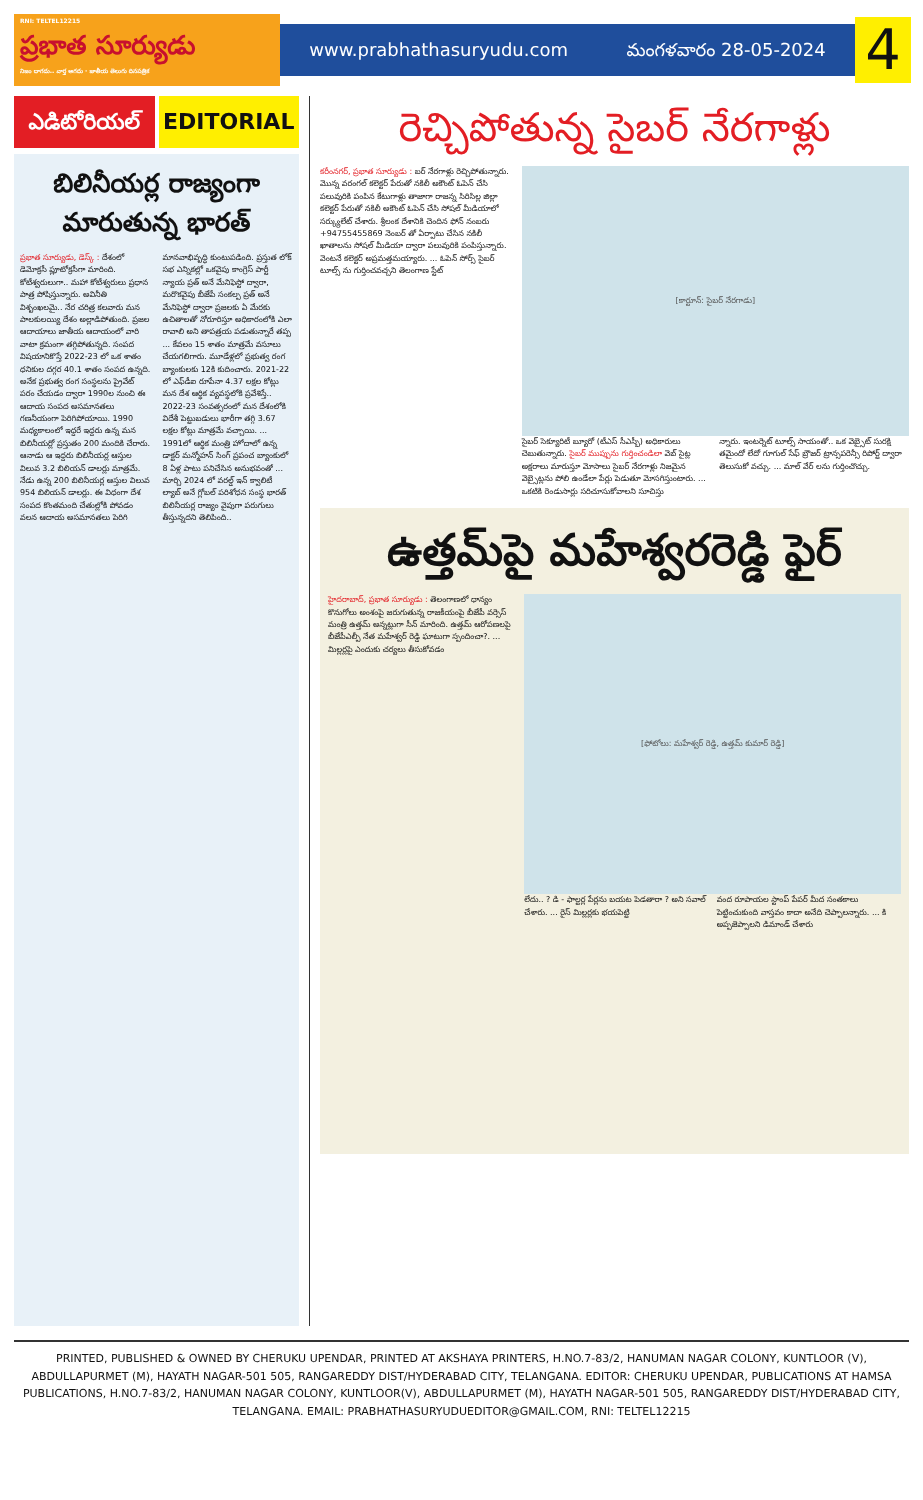RNI: TELTEL12215
ప్రభాత సూర్యుడు
నిజం దాగదు.. వార్త ఆగదు · జాతీయ తెలుగు దినపత్రిక
www.prabhathasuryudu.com మంగళవారం 28-05-2024
4
ఎడిటోరియల్ EDITORIAL
బిలినీయర్ల రాజ్యంగా మారుతున్న భారత్
ప్రభాత సూర్యుడు, డెస్క్ : దేశంలో డెమోక్రసీ ప్లూటోక్రసీగా మారింది. కోటీశ్వరులుగా.. మహా కోటీశ్వరులు ప్రధాన పాత్ర పోషిస్తున్నారు. అవినీతి విశృంఖలమై.. నేర చరిత్ర కలవారు మన పాలకులయ్యి దేశం అల్లాడిపోతుంది. ప్రజల ఆదాయాలు జాతీయ ఆదాయంలో వారి వాటా క్రమంగా తగ్గిపోతున్నది. సంపద విషయానికొస్తే 2022-23 లో ఒక శాతం ధనికుల దగ్గర 40.1 శాతం సంపద ఉన్నది. అనేక ప్రభుత్వ రంగ సంస్థలను ప్రైవేట్ పరం చేయడం ద్వారా 1990ల నుంచి ఈ ఆదాయ సంపద అసమానతలు గణనీయంగా పెరిగిపోయాయి. 1990 మధ్యకాలంలో ఇద్దరే ఇద్దరు ఉన్న మన బిలినీయర్లో ప్రస్తుతం 200 మందికి చేరారు. ఆనాడు ఆ ఇద్దరు బిలినీయర్ల ఆస్తుల విలువ 3.2 బిలియన్ డాలర్లు మాత్రమే. నేడు ఉన్న 200 బిలినీయర్ల ఆస్తుల విలువ 954 బిలియన్ డాలర్లు. ఈ విధంగా దేశ సంపద కొంతమంది చేతుల్లోకి పోవడం వలన ఆదాయ అసమానతలు పెరిగి మానవాభివృద్ధి కుంటుపడింది. ప్రస్తుత లోక్ సభ ఎన్నికల్లో ఒకవైపు కాంగ్రెస్ పార్టీ న్యాయ ప్రత్ అనే మేనిఫెస్టో ద్వారా, మరొకవైపు బీజేపీ సంకల్ప ప్రత్ అనే మేనిఫెస్టో ద్వారా ప్రజలకు ఏ మేరకు ఉచితాలతో నోరూరిస్తూ అధికారంలోకి ఎలా రావాలి అని తాపత్రయ పడుతున్నారే తప్ప ... కేవలం 15 శాతం మాత్రమే వసూలు చేయగలిగారు. మూడేళ్లలో ప్రభుత్వ రంగ బ్యాంకులకు 12కి కుదించారు. 2021-22 లో ఎఫ్‌డీఐ రూపేనా 4.37 లక్షల కోట్లు మన దేశ ఆర్థిక వ్యవస్థలోకి ప్రవేశిస్తే.. 2022-23 సంవత్సరంలో మన దేశంలోకి విదేశీ పెట్టుబడులు భారీగా తగ్గి 3.67 లక్షల కోట్లు మాత్రమే వచ్చాయి. ... 1991లో ఆర్థిక మంత్రి హోదాలో ఉన్న డాక్టర్ మన్మోహన్ సింగ్ ప్రపంచ బ్యాంకులో 8 ఏళ్ల పాటు పనిచేసిన అనుభవంతో ... మార్చి 2024 లో వరల్డ్ ఇన్ క్వాలిటీ ల్యాబ్ అనే గ్లోబల్ పరిశోధన సంస్థ భారత్ బిలినీయర్ల రాజ్యం వైపుగా పరుగులు తీస్తున్నదని తెలిపింది..
రెచ్చిపోతున్న సైబర్ నేరగాళ్లు
కరీంనగర్, ప్రభాత సూర్యుడు : బర్ నేరగాళ్లు రెచ్చిపోతున్నారు. మొన్న వరంగల్ కలెక్టర్ పేరుతో నకిలీ అకౌంట్ ఓపెన్ చేసి పలువురికి పంపిన కేటుగాళ్లు తాజాగా రాజన్న సిరిసిల్ల జిల్లా కలెక్టర్ పేరుతో నకిలీ అకౌంట్ ఓపెన్ చేసి సోషల్ మీడియాలో సర్క్యులేట్ చేశారు. శ్రీలంక దేశానికి చెందిన ఫోన్ నంబరు +94755455869 నెంబర్ తో ఏర్పాటు చేసిన నకిలీ ఖాతాలను సోషల్ మీడియా ద్వారా పలువురికి పంపిస్తున్నారు. వెంటనే కలెక్టర్ అప్రమత్తమయ్యారు. ... ఓపెన్ సోర్స్ సైబర్ టూల్స్ ను గుర్తించవచ్చని తెలంగాణ స్టేట్
[కార్టూన్: సైబర్ నేరగాడు]
సైబర్ సెక్యూరిటీ బ్యూరో (టీఎస్ సీఎస్బీ) అధికారులు చెబుతున్నారు. సైబర్ ముప్పును గుర్తించండిలా వెబ్ సైట్ల అక్షరాలు మారుస్తూ మోసాలు సైబర్ నేరగాళ్లు నిజమైన వెబ్సైట్లను పోలి ఉండేలా పేర్లు పెడుతూ మోసగిస్తుంటారు. ... ఒకటికి రెండుసార్లు సరిచూసుకోవాలని సూచిస్తు
న్నారు. ఇంటర్నెట్ టూల్స్ సాయంతో.. ఒక వెబ్సైట్ సురక్షి తమైందో లేదో గూగుల్ సేఫ్ బ్రౌజర్ ట్రాన్సపరెన్సీ రిపోర్ట్ ద్వారా తెలుసుకో వచ్చు. ... మాల్ వేర్ లను గుర్తించొచ్చు.
ఉత్తమ్‌పై మహేశ్వరరెడ్డి ఫైర్
హైదరాబాద్, ప్రభాత సూర్యుడు : తెలంగాణలో ధాన్యం కొనుగోలు అంశంపై జరుగుతున్న రాజకీయంపై బీజేపీ వర్సెస్ మంత్రి ఉత్తమ్ అన్నట్లుగా సీన్ మారింది. ఉత్తమ్ ఆరోపణలపై బీజేపీఎల్పీ నేత మహేశ్వర్ రెడ్డి ఘాటుగా స్పందించా?. ... మిల్లర్లపై ఎందుకు చర్యలు తీసుకోవడం
[ఫోటోలు: మహేశ్వర్ రెడ్డి, ఉత్తమ్ కుమార్ రెడ్డి]
లేదు.. ? డి - ఫాల్టర్ల పేర్లను బయట పెడతారా ? అని సవాల్ చేశారు. ... రైస్ మిల్లర్లకు భయపెట్టి
వంద రూపాయల స్టాంప్ పేపర్ మీద సంతకాలు పెట్టించుకుంది వాస్తవం కాదా అనేది చెప్పాలన్నారు. ... కి అప్పజెప్పాలని డిమాండ్ చేశారు
PRINTED, PUBLISHED & OWNED BY CHERUKU UPENDAR, PRINTED AT AKSHAYA PRINTERS, H.NO.7-83/2, HANUMAN NAGAR COLONY, KUNTLOOR (V), ABDULLAPURMET (M), HAYATH NAGAR-501 505, RANGAREDDY DIST/HYDERABAD CITY, TELANGANA. EDITOR: CHERUKU UPENDAR, PUBLICATIONS AT HAMSA PUBLICATIONS, H.NO.7-83/2, HANUMAN NAGAR COLONY, KUNTLOOR(V), ABDULLAPURMET (M), HAYATH NAGAR-501 505, RANGAREDDY DIST/HYDERABAD CITY, TELANGANA. EMAIL: PRABHATHASURYUDUEDITOR@GMAIL.COM, RNI: TELTEL12215